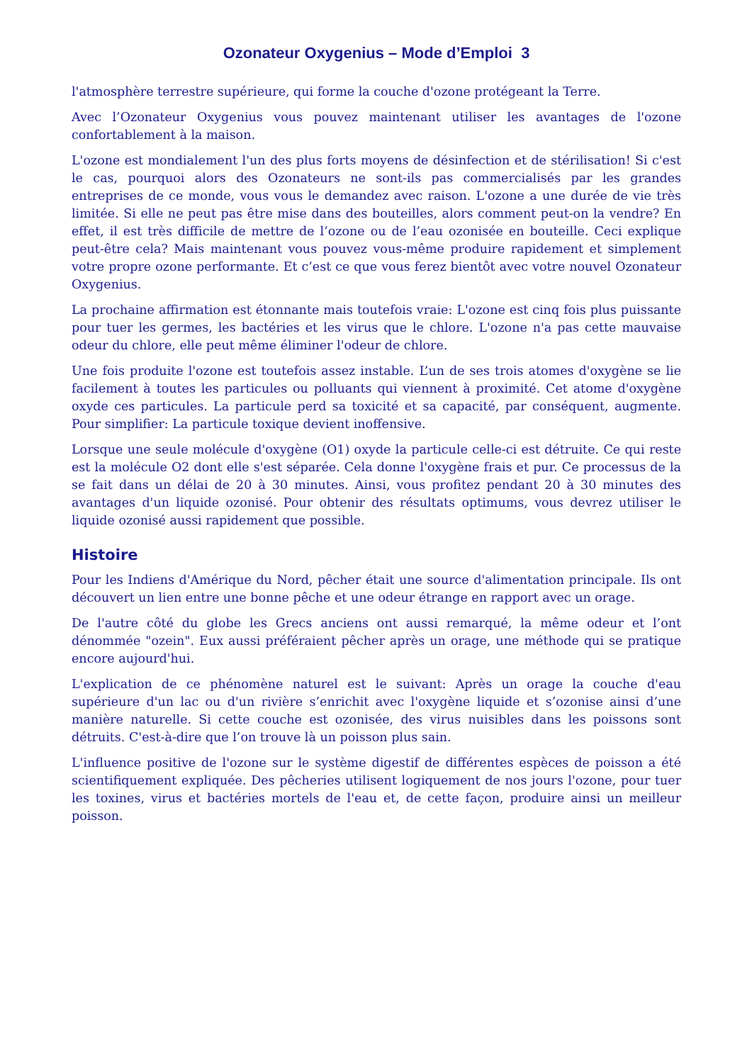Ozonateur Oxygenius – Mode d’Emploi 3
l'atmosphère terrestre supérieure, qui forme la couche d'ozone protégeant la Terre.
Avec l’Ozonateur Oxygenius vous pouvez maintenant utiliser les avantages de l'ozone confortablement à la maison.
L'ozone est mondialement l'un des plus forts moyens de désinfection et de stérilisation! Si c'est le cas, pourquoi alors des Ozonateurs ne sont-ils pas commercialisés par les grandes entreprises de ce monde, vous vous le demandez avec raison. L'ozone a une durée de vie très limitée. Si elle ne peut pas être mise dans des bouteilles, alors comment peut-on la vendre? En effet, il est très difficile de mettre de l’ozone ou de l’eau ozonisée en bouteille. Ceci explique peut-être cela? Mais maintenant vous pouvez vous-même produire rapidement et simplement votre propre ozone performante. Et c’est ce que vous ferez bientôt avec votre nouvel Ozonateur Oxygenius.
La prochaine affirmation est étonnante mais toutefois vraie: L'ozone est cinq fois plus puissante pour tuer les germes, les bactéries et les virus que le chlore. L'ozone n'a pas cette mauvaise odeur du chlore, elle peut même éliminer l'odeur de chlore.
Une fois produite l'ozone est toutefois assez instable. L’un de ses trois atomes d'oxygène se lie facilement à toutes les particules ou polluants qui viennent à proximité. Cet atome d'oxygène oxyde ces particules. La particule perd sa toxicité et sa capacité, par conséquent, augmente. Pour simplifier: La particule toxique devient inoffensive.
Lorsque une seule molécule d'oxygène (O1) oxyde la particule celle-ci est détruite. Ce qui reste est la molécule O2 dont elle s'est séparée. Cela donne l'oxygène frais et pur. Ce processus de la se fait dans un délai de 20 à 30 minutes. Ainsi, vous profitez pendant 20 à 30 minutes des avantages d'un liquide ozonisé. Pour obtenir des résultats optimums, vous devrez utiliser le liquide ozonisé aussi rapidement que possible.
Histoire
Pour les Indiens d'Amérique du Nord, pêcher était une source d'alimentation principale. Ils ont découvert un lien entre une bonne pêche et une odeur étrange en rapport avec un orage.
De l'autre côté du globe les Grecs anciens ont aussi remarqué, la même odeur et l’ont dénommée "ozein". Eux aussi préféraient pêcher après un orage, une méthode qui se pratique encore aujourd'hui.
L'explication de ce phénomène naturel est le suivant: Après un orage la couche d'eau supérieure d'un lac ou d'un rivière s’enrichit avec l'oxygène liquide et s’ozonise ainsi d’une manière naturelle. Si cette couche est ozonisée, des virus nuisibles dans les poissons sont détruits. C'est-à-dire que l’on trouve là un poisson plus sain.
L'influence positive de l'ozone sur le système digestif de différentes espèces de poisson a été scientifiquement expliquée. Des pêcheries utilisent logiquement de nos jours l'ozone, pour tuer les toxines, virus et bactéries mortels de l'eau et, de cette façon, produire ainsi un meilleur poisson.